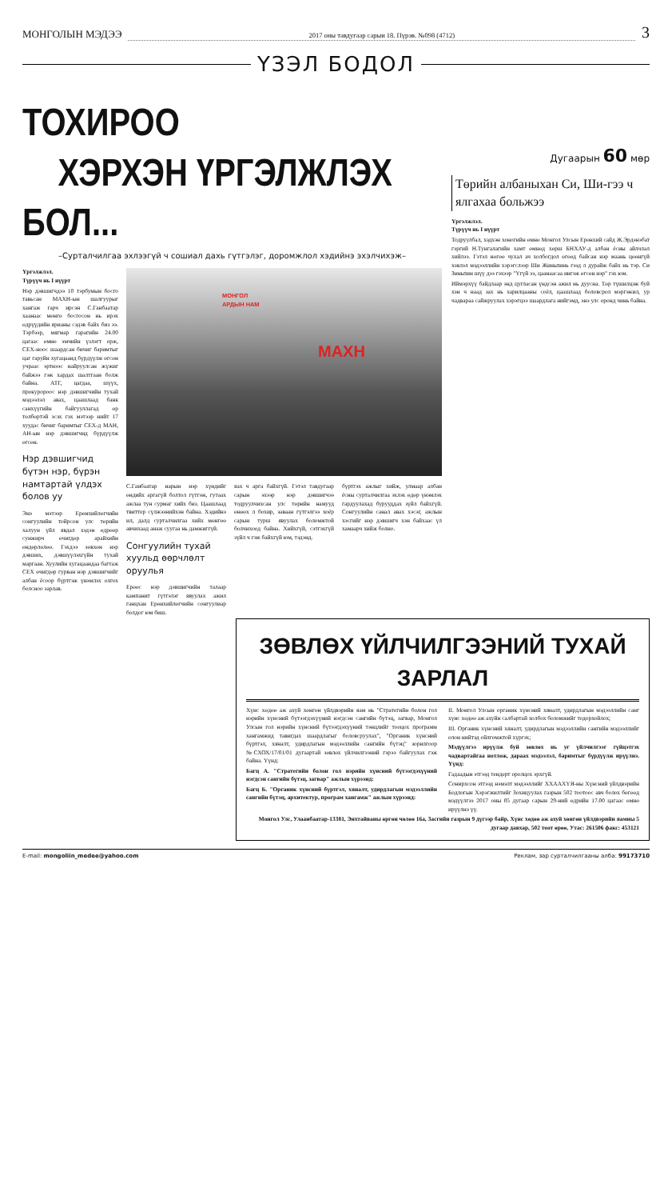МОНГОЛЫН МЭДЭЭ 2017 оны тавдугаар сарын 18. Пүрэв. №098 (4712) 3
ҮЗЭЛ БОДОЛ
ТОХИРОО
ХЭРХЭН ҮРГЭЛЖЛЭХ БОЛ...
–Сурталчилгаа эхлээгүй ч сошиал дахь гүтгэлэг, доромжлол хэдийнэ эхэлчихэж–
Үргэлжлэл.
Түрүүч нь I нүүрт
Нэр дэвшигчдээ 10 тэрбумын босго тавьсан МАХН-ын шалгуурыг хангаж гарч ирсэн С.Ганбаатар хаанаас мөнгө босгосон нь ирэх өдрүүдийн ярианы сэдэв байх биз ээ. Тэрбээр, мягмар гарагийн 24.00 цагаас өмнө эмчийн үзлэгт орж, СЕХ-ноос шаардсан бичиг баримтыг цаг гаруйн хугацаанд бүрдүүлж өгсөн учраас эртнээс найруулсан жүжиг байжээ гэж хардах шалтгаан болж байна. АТГ, цагдаа, шүүх, прокуророос нэр дэвшигчийн тухай мэдээлэл авах, цаашлаад банк санхүүгийн байгууллагад өр төлбөртэй эсэх гэх мэтээр нийт 17 хуудас бичиг баримтыг СЕХ-д МАН, АН-ын нэр дэвшигчид бүрдүүлж өгсөн.
Нэр дэвшигчид бүтэн нэр, бүрэн намтартай үлдэх болов уу
Энэ мэтээр Ерөнхийлөгчийн сонгуулийн тойрсон улс төрийн халуун үйл явдал хэдэн өдрөөр сунжирч өчигдөр арайхийн өндөрлөлөө. Гэхдээ зөвхөн нэр дэвших, дэвшүүлэхгүйн тухай маргаан. Хуулийн хугацаандаа багтаж СЕХ өчигдөр гурван нэр дэвшигчийг албан ёсоор бүртгэж үнэмлэх олгох болсноо зарлав.
МОНГОЛ
АРДЫН НАМ
МАХН
С.Ганбаатар нарын нэр хүндийг өндийх аргагүй болтол гүтгэж, гутаах ажлаа тун сурмаг хийх биз. Цаашлаад твиттер сүлжээнийхэн байна. Хэдийнэ ил, далд сурталчилгаа хийх мөнгөө авчихаад анаж суугаа нь дамжиггүй.
Сонгуулийн тухай хуульд өөрчлөлт оруулья
Ерөөс нэр дэвшигчийн талаар кампанит гүтгэлэг явуулах ажил ганцхан Ерөнхийлөгчийн сонгуулиар болдог юм биш.
яах ч арга байхгүй. Гэтэл тавдугаар сарын эхээр нэр дэвшигчээ тодруулчихсан улс төрийн намууд өнөөх л бохир, заваан гүтгэлгээ хоёр сарын турш явуулах боломжтой болчихоод байна. Хийхгүй, сэтгэхгүй зүйл ч гэж байхгүй юм, тэдэнд.
бүртгэх ажлыг хийж, улмаар албан ёсны сурталчилгаа эхлэх өдөр үнэмлэх гардуулахад бурууддах зүйл байхгүй. Сонгуулийн санал авах хэсэг, ажлын хэсгийг нэр дэвшигч хэн байхаас үл хамаарч хийж болно.
Дугаарын 60 мөр
Төрийн албаныхан Си, Ши-гээ ч ялгахаа больжээ
Үргэлжлэл.
Түрүүч нь I нүүрт
Тодруулбал, хэдхэн хоногийн өмнө Монгол Улсын Ерөнхий сайд Ж.Эрдэнэбат гэргий Н.Тунгалагийн хамт өмнөд хөрш БНХАУ-д албан ёсны айлчлал хийлээ. Гэтэл нөгөө чухал ач холбогдол өгөөд байсан нэр маань цөөнгүй хэвлэл мэдээллийн хэрэгслээр Ши Жиньпинь гээд л дурайж байх нь тэр. Си Зиньпин шүү дээ гэхээр "Үгүй ээ, цаанаасаа ингэж өгсөн нэр" гэх юм.
Иймэрхүү байдлаар энд цугласан үндсэн ажил нь дуусна. Төр түшилцэж буй хэн ч наад зах нь харилцааны соёл, цаашлаад боловсрол мэргэжил, ур чадвараа сайжруулах хэрэгцээ шаардлага нийгэмд, энэ улс оронд чинь байна.
ЗӨВЛӨХ ҮЙЛЧИЛГЭЭНИЙ ТУХАЙ ЗАРЛАЛ
Хүнс хөдөө аж ахуй хөнгөн үйлдвэрийн яам нь "Стратегийн болон гол нэрийн хүнсний бүтээгдэхүүний нэгдсэн сангийн бүтэц, загвар, Монгол Улсын гол нэрийн хүнсний бүтээгдэхүүний тэнцлийг тооцох программ хангамжид тавигдах шаардлагыг боловсруулах", "Органик хүнсний бүртгэл, хяналт, удирдлагын мэдээллийн сангийн бүтэц" зорилгоор №СХОХ/17/01/01 дугаартай зөвлөх үйлчилгээний гэрээ байгуулах гэж байна. Үүнд:
Багц А. "Стратегийн болон гол нэрийн хүнсний бүтээгдэхүүний нэгдсэн сангийн бүтэц, загвар" ажлын хүрээнд:
Багц Б. "Органик хүнсний бүртгэл, хяналт, удирдлагын мэдээллийн сангийн бүтэц, архитектур, програм хангамж" ажлын хүрээнд:
II. Монгол Улсын органик хүнсний хяналт, удирдлагын мэдээллийн санг хүнс хөдөө аж ахуйн салбартай холбох боломжийг тодорхойлох;
III. Органик хүнсний хяналт, удирдлагын мэдээллийн сангийн мэдээллийг олон нийтэд ойлгомжтой хүргэх;
Мэдүүлгээ ирүүлж буй зөвлөх нь уг үйлчилгээг гүйцэтгэх чадвартайгаа нотлож, дараах мэдээлэл, баримтыг бүрдүүлж ирүүлнэ. Үүнд:
Гадаадын этгээд тендерт оролцох эрхгүй.
Сонирхсон этгээд нэмэлт мэдээллийг ХХААХҮЯ-ны Хүнсний үйлдвэрийн Бодлогын Хэрэгжилтийг Зохицуулах газрын 502 тоотоос авч болох бөгөөд мэдүүлгээ 2017 оны 05 дугаар сарын 29-ний өдрийн 17.00 цагаас өмнө ирүүлнэ үү.
Монгол Улс, Улаанбаатар-13381, Энхтайваны өргөн чөлөө 16а, Засгийн газрын 9 дүгээр байр, Хүнс хөдөө аж ахуй хөнгөн үйлдвэрийн яамны 5 дугаар давхар, 502 тоот өрөө, Утас: 261506 факс: 453121
E-mail: mongoliin_medee@yahoo.com Реклам, зар сурталчилгааны алба: 99173710